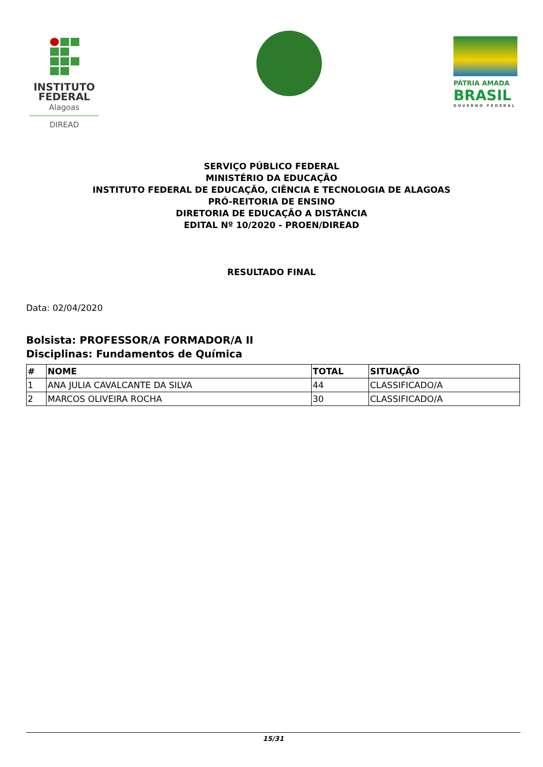INSTITUTO
FEDERAL
Alagoas
DIREAD
PÁTRIA AMADA
BRASIL
GOVERNO FEDERAL
SERVIÇO PÚBLICO FEDERAL
MINISTÉRIO DA EDUCAÇÃO
INSTITUTO FEDERAL DE EDUCAÇÃO, CIÊNCIA E TECNOLOGIA DE ALAGOAS
PRÓ-REITORIA DE ENSINO
DIRETORIA DE EDUCAÇÃO A DISTÂNCIA
EDITAL Nº 10/2020 - PROEN/DIREAD
RESULTADO FINAL
Data: 02/04/2020
Bolsista: PROFESSOR/A FORMADOR/A II
Disciplinas: Fundamentos de Química
| # | NOME | TOTAL | SITUAÇÃO |
| --- | --- | --- | --- |
| 1 | ANA JULIA CAVALCANTE DA SILVA | 44 | CLASSIFICADO/A |
| 2 | MARCOS OLIVEIRA ROCHA | 30 | CLASSIFICADO/A |
15/31